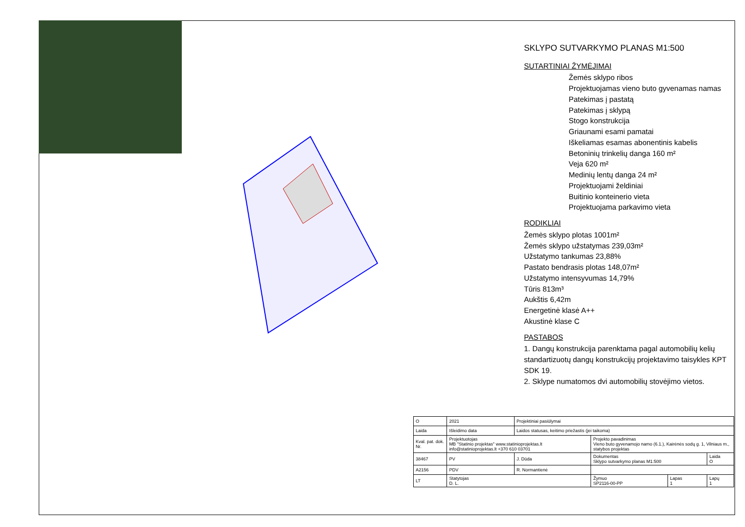SKLYPO SUTVARKYMO PLANAS M1:500
SUTARTINIAI ŽYMĖJIMAI
Žemės sklypo ribos
Projektuojamas vieno buto gyvenamas namas
Patekimas į pastatą
Patekimas į sklypą
Stogo konstrukcija
Griaunami esami pamatai
Iškeliamas esamas abonentinis kabelis
Betoninių trinkelių danga 160 m²
Veja 620 m²
Medinių lentų danga 24 m²
Projektuojami želdiniai
Buitinio konteinerio vieta
Projektuojama parkavimo vieta
RODIKLIAI
Žemės sklypo plotas 1001m²
Žemės sklypo užstatymas 239,03m²
Užstatymo tankumas 23,88%
Pastato bendrasis plotas 148,07m²
Užstatymo intensyvumas 14,79%
Tūris 813m³
Aukštis 6,42m
Energetinė klasė A++
Akustinė klase C
PASTABOS
1. Dangų konstrukcija parenktama pagal automobilių kelių standartizuotų dangų konstrukcijų projektavimo taisykles KPT SDK 19.
2. Sklype numatomos dvi automobilių stovėjimo vietos.
| O | 2021 | Projektiniai pasiūlymai | | | |
| Laida | Išleidimo data | Laidos statusas, keitimo priežastis (jei taikoma) | | | |
| Kval. pat. dok. Nr. | Projektuotojas MB "Statinio projektas" www.statinioprojektas.lt info@statinioprojektas.lt +370 610 03701 | | Projekto pavadinimas Vieno buto gyvenamojo namo (6.1.), Kairėnės sodų g. 1, Vilniaus m., statybos projektas | | |
| 38467 | PV | J. Dūda | Dokumentas Sklypo sutvarkymo planas M1:500 | | Laida O |
| A2156 | PDV | R. Normantienė | | | |
| LT | Statytojas D. L. | | Žymuo SP2116-00-PP | Lapas 1 | Lapų 1 |